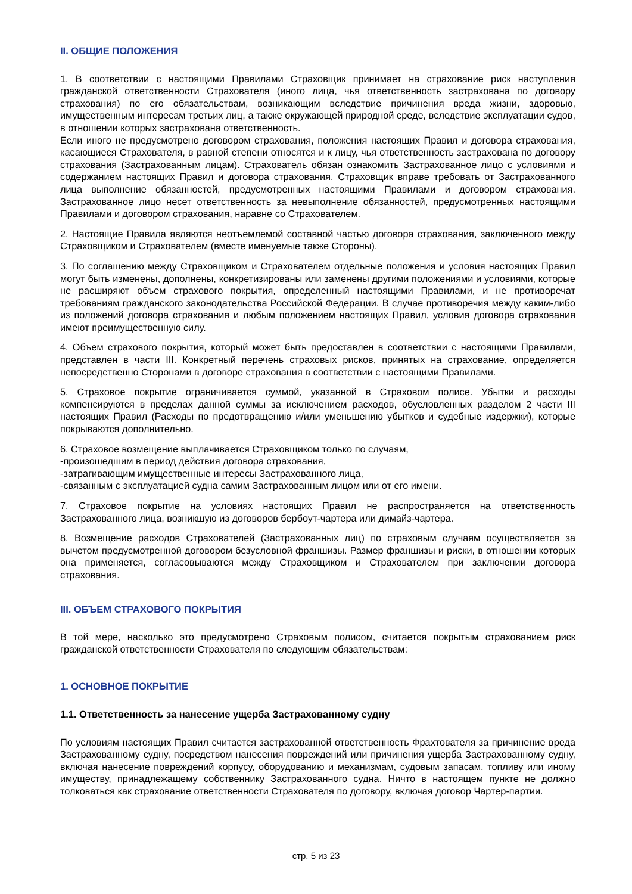II. ОБЩИЕ ПОЛОЖЕНИЯ
1. В соответствии с настоящими Правилами Страховщик принимает на страхование риск наступления гражданской ответственности Страхователя (иного лица, чья ответственность застрахована по договору страхования) по его обязательствам, возникающим вследствие причинения вреда жизни, здоровью, имущественным интересам третьих лиц, а также окружающей природной среде, вследствие эксплуатации судов, в отношении которых застрахована ответственность.
Если иного не предусмотрено договором страхования, положения настоящих Правил и договора страхования, касающиеся Страхователя, в равной степени относятся и к лицу, чья ответственность застрахована по договору страхования (Застрахованным лицам). Страхователь обязан ознакомить Застрахованное лицо с условиями и содержанием настоящих Правил и договора страхования. Страховщик вправе требовать от Застрахованного лица выполнение обязанностей, предусмотренных настоящими Правилами и договором страхования. Застрахованное лицо несет ответственность за невыполнение обязанностей, предусмотренных настоящими Правилами и договором страхования, наравне со Страхователем.
2. Настоящие Правила являются неотъемлемой составной частью договора страхования, заключенного между Страховщиком и Страхователем (вместе именуемые также Стороны).
3. По соглашению между Страховщиком и Страхователем отдельные положения и условия настоящих Правил могут быть изменены, дополнены, конкретизированы или заменены другими положениями и условиями, которые не расширяют объем страхового покрытия, определенный настоящими Правилами, и не противоречат требованиям гражданского законодательства Российской Федерации. В случае противоречия между каким-либо из положений договора страхования и любым положением настоящих Правил, условия договора страхования имеют преимущественную силу.
4. Объем страхового покрытия, который может быть предоставлен в соответствии с настоящими Правилами, представлен в части III. Конкретный перечень страховых рисков, принятых на страхование, определяется непосредственно Сторонами в договоре страхования в соответствии с настоящими Правилами.
5. Страховое покрытие ограничивается суммой, указанной в Страховом полисе. Убытки и расходы компенсируются в пределах данной суммы за исключением расходов, обусловленных разделом 2 части III настоящих Правил (Расходы по предотвращению и/или уменьшению убытков и судебные издержки), которые покрываются дополнительно.
6. Страховое возмещение выплачивается Страховщиком только по случаям,
-произошедшим в период действия договора страхования,
-затрагивающим имущественные интересы Застрахованного лица,
-связанным с эксплуатацией судна самим Застрахованным лицом или от его имени.
7. Страховое покрытие на условиях настоящих Правил не распространяется на ответственность Застрахованного лица, возникшую из договоров бербоут-чартера или димайз-чартера.
8. Возмещение расходов Страхователей (Застрахованных лиц) по страховым случаям осуществляется за вычетом предусмотренной договором безусловной франшизы. Размер франшизы и риски, в отношении которых она применяется, согласовываются между Страховщиком и Страхователем при заключении договора страхования.
III. ОБЪЕМ СТРАХОВОГО ПОКРЫТИЯ
В той мере, насколько это предусмотрено Страховым полисом, считается покрытым страхованием риск гражданской ответственности Страхователя по следующим обязательствам:
1. ОСНОВНОЕ ПОКРЫТИЕ
1.1. Ответственность за нанесение ущерба Застрахованному судну
По условиям настоящих Правил считается застрахованной ответственность Фрахтователя за причинение вреда Застрахованному судну, посредством нанесения повреждений или причинения ущерба Застрахованному судну, включая нанесение повреждений корпусу, оборудованию и механизмам, судовым запасам, топливу или иному имуществу, принадлежащему собственнику Застрахованного судна. Ничто в настоящем пункте не должно толковаться как страхование ответственности Страхователя по договору, включая договор Чартер-партии.
стр. 5 из 23